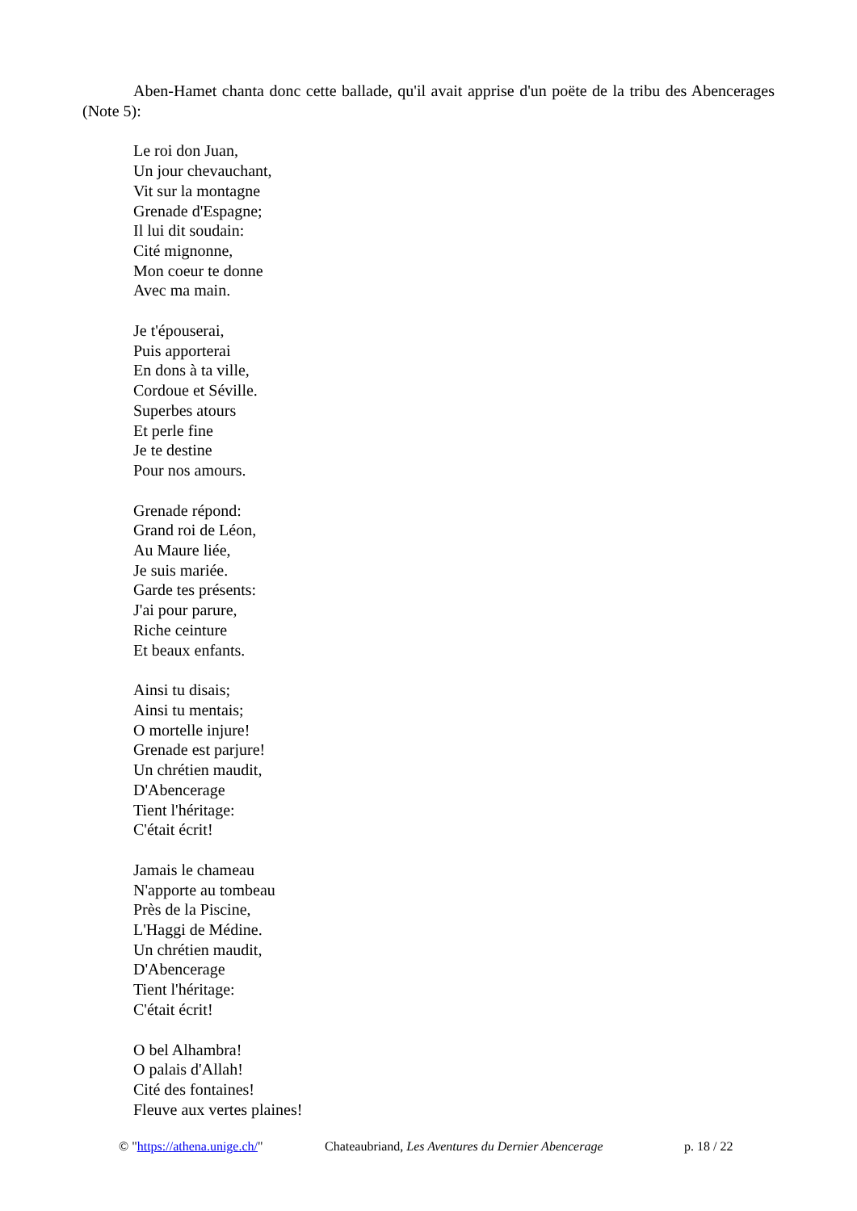Aben-Hamet chanta donc cette ballade, qu'il avait apprise d'un poëte de la tribu des Abencerages (Note 5):
Le roi don Juan,
Un jour chevauchant,
Vit sur la montagne
Grenade d'Espagne;
Il lui dit soudain:
Cité mignonne,
Mon coeur te donne
Avec ma main.
Je t'épouserai,
Puis apporterai
En dons à ta ville,
Cordoue et Séville.
Superbes atours
Et perle fine
Je te destine
Pour nos amours.
Grenade répond:
Grand roi de Léon,
Au Maure liée,
Je suis mariée.
Garde tes présents:
J'ai pour parure,
Riche ceinture
Et beaux enfants.
Ainsi tu disais;
Ainsi tu mentais;
O mortelle injure!
Grenade est parjure!
Un chrétien maudit,
D'Abencerage
Tient l'héritage:
C'était écrit!
Jamais le chameau
N'apporte au tombeau
Près de la Piscine,
L'Haggi de Médine.
Un chrétien maudit,
D'Abencerage
Tient l'héritage:
C'était écrit!
O bel Alhambra!
O palais d'Allah!
Cité des fontaines!
Fleuve aux vertes plaines!
© "https://athena.unige.ch/" Chateaubriand, Les Aventures du Dernier Abencerage p. 18 / 22